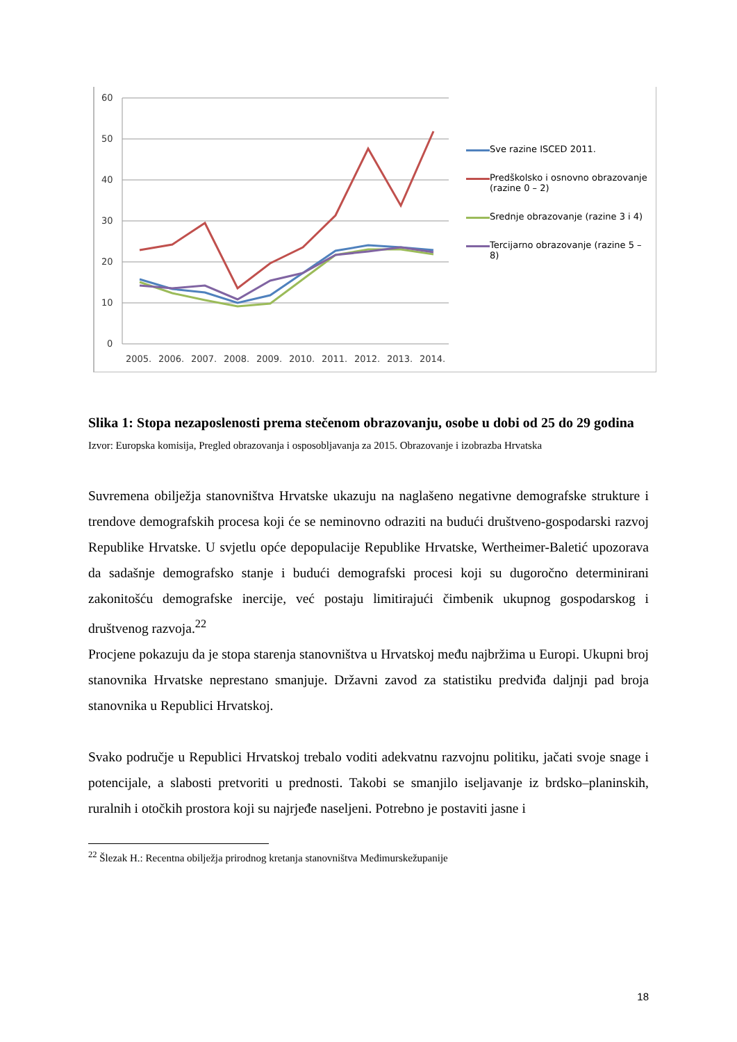60
50
40
30
20
10
0
2005.
2006.
2007.
2008.
2009.
2010.
2011.
2012.
2013.
2014.
Sve razine ISCED 2011.
Predškolsko i osnovno obrazovanje (razine 0 – 2)
Srednje obrazovanje (razine 3 i 4)
Tercijarno obrazovanje (razine 5 – 8)
Slika 1: Stopa nezaposlenosti prema stečenom obrazovanju, osobe u dobi od 25 do 29 godina
Izvor: Europska komisija, Pregled obrazovanja i osposobljavanja za 2015. Obrazovanje i izobrazba Hrvatska
Suvremena obilježja stanovništva Hrvatske ukazuju na naglašeno negativne demografske strukture i trendove demografskih procesa koji će se neminovno odraziti na budući društveno-gospodarski razvoj Republike Hrvatske. U svjetlu opće depopulacije Republike Hrvatske, Wertheimer-Baletić upozorava da sadašnje demografsko stanje i budući demografski procesi koji su dugoročno determinirani zakonitošću demografske inercije, već postaju limitirajući čimbenik ukupnog gospodarskog i društvenog razvoja.<sup>22</sup>
Procjene pokazuju da je stopa starenja stanovništva u Hrvatskoj među najbržima u Europi. Ukupni broj stanovnika Hrvatske neprestano smanjuje. Državni zavod za statistiku predviđa daljnji pad broja stanovnika u Republici Hrvatskoj.
Svako područje u Republici Hrvatskoj trebalo voditi adekvatnu razvojnu politiku, jačati svoje snage i potencijale, a slabosti pretvoriti u prednosti. Takobi se smanjilo iseljavanje iz brdsko–planinskih, ruralnih i otočkih prostora koji su najrjeđe naseljeni. Potrebno je postaviti jasne i
<sup>22</sup> Šlezak H.: Recentna obilježja prirodnog kretanja stanovništva Međimurskežupanije
18